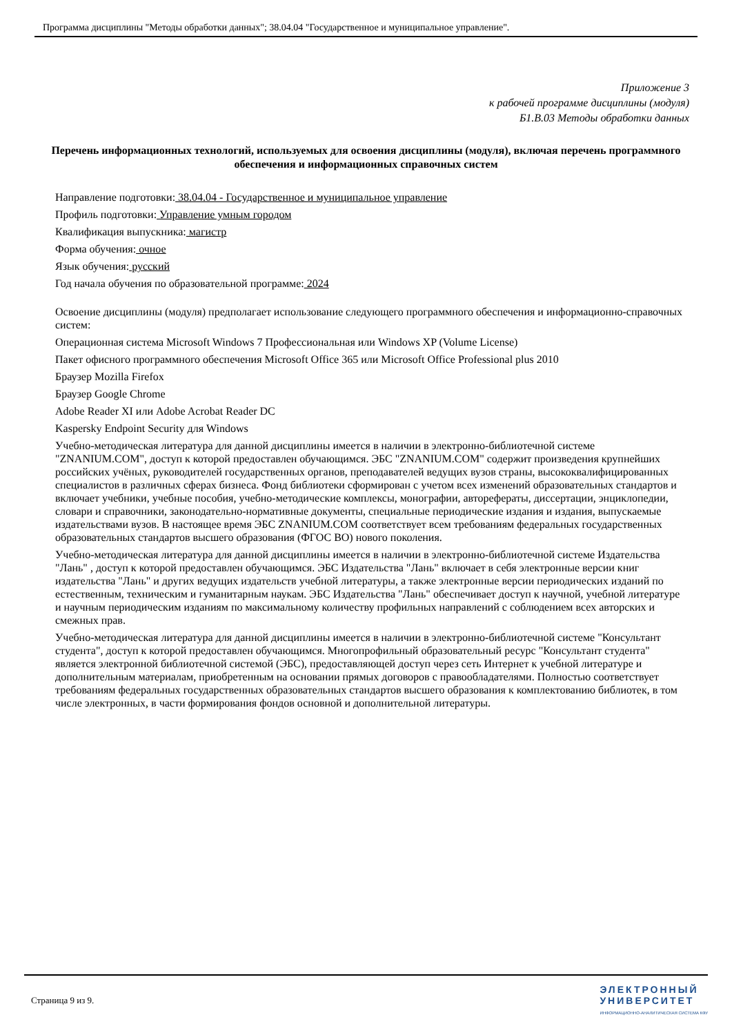Программа дисциплины "Методы обработки данных"; 38.04.04 "Государственное и муниципальное управление".
Приложение 3
к рабочей программе дисциплины (модуля)
Б1.В.03 Методы обработки данных
Перечень информационных технологий, используемых для освоения дисциплины (модуля), включая перечень программного обеспечения и информационных справочных систем
Направление подготовки: 38.04.04 - Государственное и муниципальное управление
Профиль подготовки: Управление умным городом
Квалификация выпускника: магистр
Форма обучения: очное
Язык обучения: русский
Год начала обучения по образовательной программе: 2024
Освоение дисциплины (модуля) предполагает использование следующего программного обеспечения и информационно-справочных систем:
Операционная система Microsoft Windows 7 Профессиональная или Windows XP (Volume License)
Пакет офисного программного обеспечения Microsoft Office 365 или Microsoft Office Professional plus 2010
Браузер Mozilla Firefox
Браузер Google Chrome
Adobe Reader XI или Adobe Acrobat Reader DC
Kaspersky Endpoint Security для Windows
Учебно-методическая литература для данной дисциплины имеется в наличии в электронно-библиотечной системе "ZNANIUM.COM", доступ к которой предоставлен обучающимся. ЭБС "ZNANIUM.COM" содержит произведения крупнейших российских учёных, руководителей государственных органов, преподавателей ведущих вузов страны, высококвалифицированных специалистов в различных сферах бизнеса. Фонд библиотеки сформирован с учетом всех изменений образовательных стандартов и включает учебники, учебные пособия, учебно-методические комплексы, монографии, авторефераты, диссертации, энциклопедии, словари и справочники, законодательно-нормативные документы, специальные периодические издания и издания, выпускаемые издательствами вузов. В настоящее время ЭБС ZNANIUM.COM соответствует всем требованиям федеральных государственных образовательных стандартов высшего образования (ФГОС ВО) нового поколения.
Учебно-методическая литература для данной дисциплины имеется в наличии в электронно-библиотечной системе Издательства "Лань" , доступ к которой предоставлен обучающимся. ЭБС Издательства "Лань" включает в себя электронные версии книг издательства "Лань" и других ведущих издательств учебной литературы, а также электронные версии периодических изданий по естественным, техническим и гуманитарным наукам. ЭБС Издательства "Лань" обеспечивает доступ к научной, учебной литературе и научным периодическим изданиям по максимальному количеству профильных направлений с соблюдением всех авторских и смежных прав.
Учебно-методическая литература для данной дисциплины имеется в наличии в электронно-библиотечной системе "Консультант студента", доступ к которой предоставлен обучающимся. Многопрофильный образовательный ресурс "Консультант студента" является электронной библиотечной системой (ЭБС), предоставляющей доступ через сеть Интернет к учебной литературе и дополнительным материалам, приобретенным на основании прямых договоров с правообладателями. Полностью соответствует требованиям федеральных государственных образовательных стандартов высшего образования к комплектованию библиотек, в том числе электронных, в части формирования фондов основной и дополнительной литературы.
Страница 9 из 9.
ЭЛЕКТРОННЫЙ
УНИВЕРСИТЕТ
ИНФОРМАЦИОННО-АНАЛИТИЧЕСКАЯ СИСТЕМА КФУ